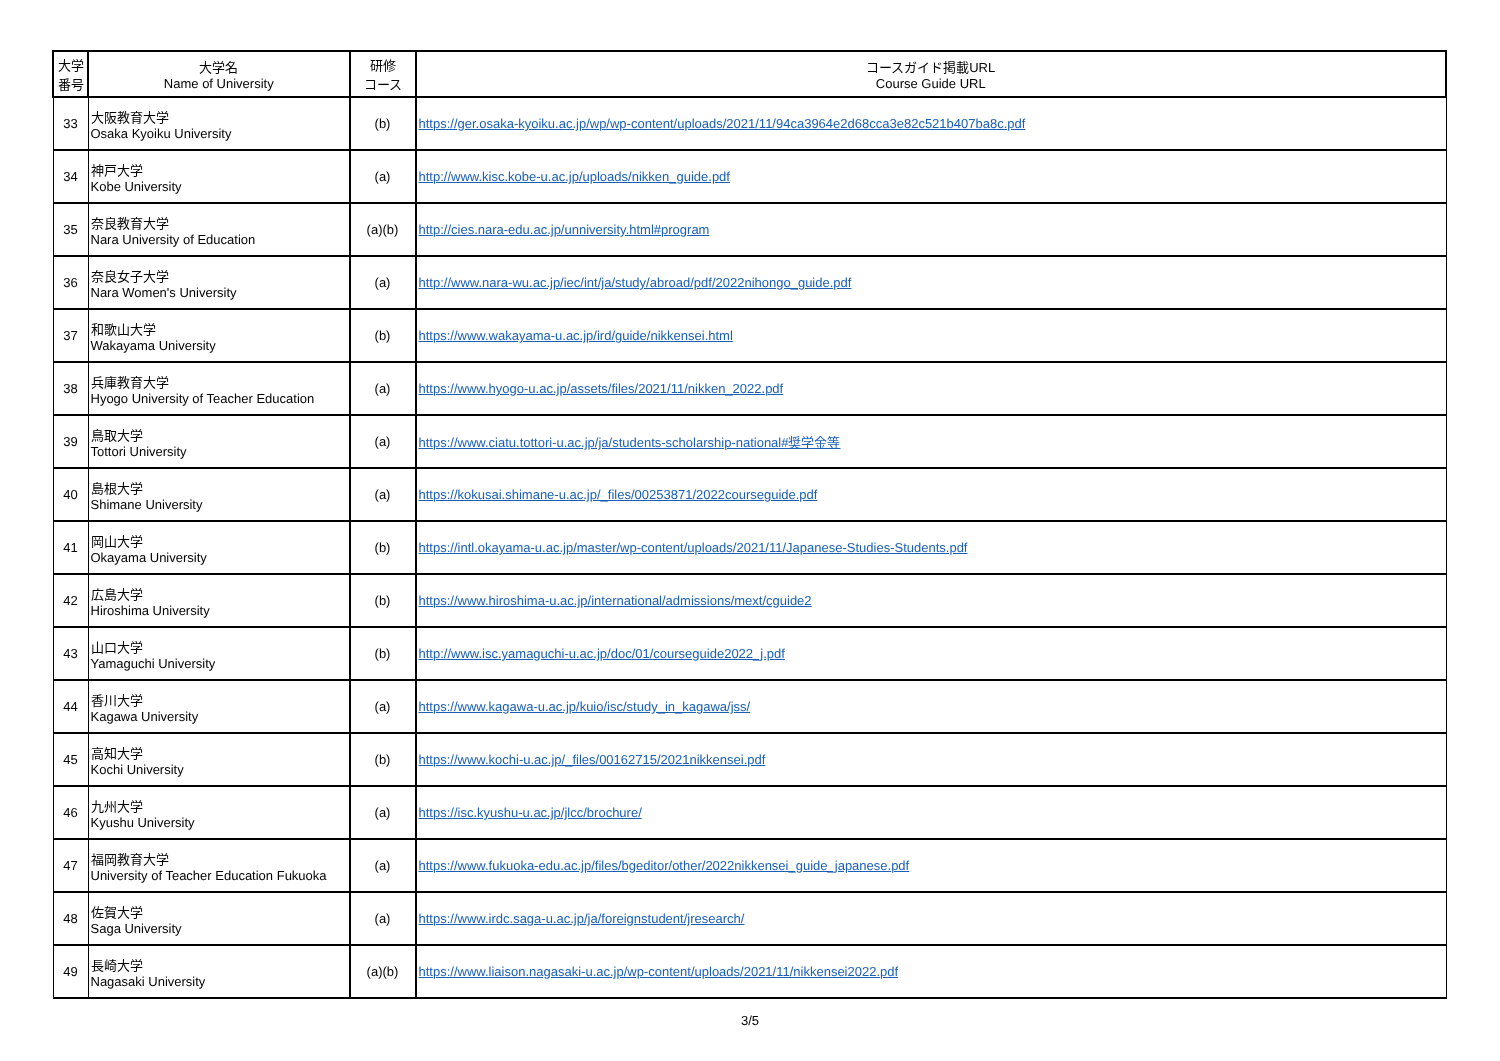| 大学 番号 | 大学名 Name of University | 研修 コース | コースガイド掲載URL Course Guide URL |
| --- | --- | --- | --- |
| 33 | 大阪教育大学 Osaka Kyoiku University | (b) | https://ger.osaka-kyoiku.ac.jp/wp/wp-content/uploads/2021/11/94ca3964e2d68cca3e82c521b407ba8c.pdf |
| 34 | 神戸大学 Kobe University | (a) | http://www.kisc.kobe-u.ac.jp/uploads/nikken_guide.pdf |
| 35 | 奈良教育大学 Nara University of Education | (a)(b) | http://cies.nara-edu.ac.jp/unniversity.html#program |
| 36 | 奈良女子大学 Nara Women's University | (a) | http://www.nara-wu.ac.jp/iec/int/ja/study/abroad/pdf/2022nihongo_guide.pdf |
| 37 | 和歌山大学 Wakayama University | (b) | https://www.wakayama-u.ac.jp/ird/guide/nikkensei.html |
| 38 | 兵庫教育大学 Hyogo University of Teacher Education | (a) | https://www.hyogo-u.ac.jp/assets/files/2021/11/nikken_2022.pdf |
| 39 | 鳥取大学 Tottori University | (a) | https://www.ciatu.tottori-u.ac.jp/ja/students-scholarship-national#奨学金等 |
| 40 | 島根大学 Shimane University | (a) | https://kokusai.shimane-u.ac.jp/_files/00253871/2022courseguide.pdf |
| 41 | 岡山大学 Okayama University | (b) | https://intl.okayama-u.ac.jp/master/wp-content/uploads/2021/11/Japanese-Studies-Students.pdf |
| 42 | 広島大学 Hiroshima University | (b) | https://www.hiroshima-u.ac.jp/international/admissions/mext/cguide2 |
| 43 | 山口大学 Yamaguchi University | (b) | http://www.isc.yamaguchi-u.ac.jp/doc/01/courseguide2022_j.pdf |
| 44 | 香川大学 Kagawa University | (a) | https://www.kagawa-u.ac.jp/kuio/isc/study_in_kagawa/jss/ |
| 45 | 高知大学 Kochi University | (b) | https://www.kochi-u.ac.jp/_files/00162715/2021nikkensei.pdf |
| 46 | 九州大学 Kyushu University | (a) | https://isc.kyushu-u.ac.jp/jlcc/brochure/ |
| 47 | 福岡教育大学 University of Teacher Education Fukuoka | (a) | https://www.fukuoka-edu.ac.jp/files/bgeditor/other/2022nikkensei_guide_japanese.pdf |
| 48 | 佐賀大学 Saga University | (a) | https://www.irdc.saga-u.ac.jp/ja/foreignstudent/jresearch/ |
| 49 | 長崎大学 Nagasaki University | (a)(b) | https://www.liaison.nagasaki-u.ac.jp/wp-content/uploads/2021/11/nikkensei2022.pdf |
3/5